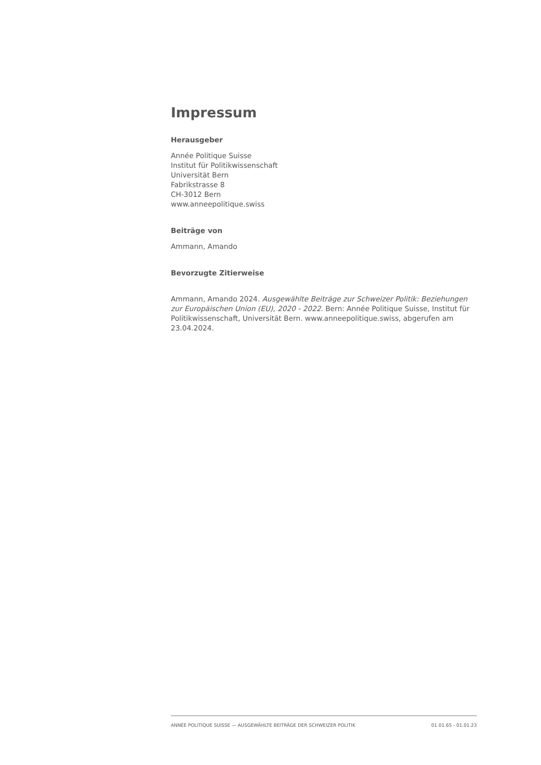Impressum
Herausgeber
Année Politique Suisse
Institut für Politikwissenschaft
Universität Bern
Fabrikstrasse 8
CH-3012 Bern
www.anneepolitique.swiss
Beiträge von
Ammann, Amando
Bevorzugte Zitierweise
Ammann, Amando 2024. Ausgewählte Beiträge zur Schweizer Politik: Beziehungen zur Europäischen Union (EU), 2020 - 2022. Bern: Année Politique Suisse, Institut für Politikwissenschaft, Universität Bern. www.anneepolitique.swiss, abgerufen am 23.04.2024.
ANNÉE POLITIQUE SUISSE — AUSGEWÄHLTE BEITRÄGE DER SCHWEIZER POLITIK 01.01.65 - 01.01.23